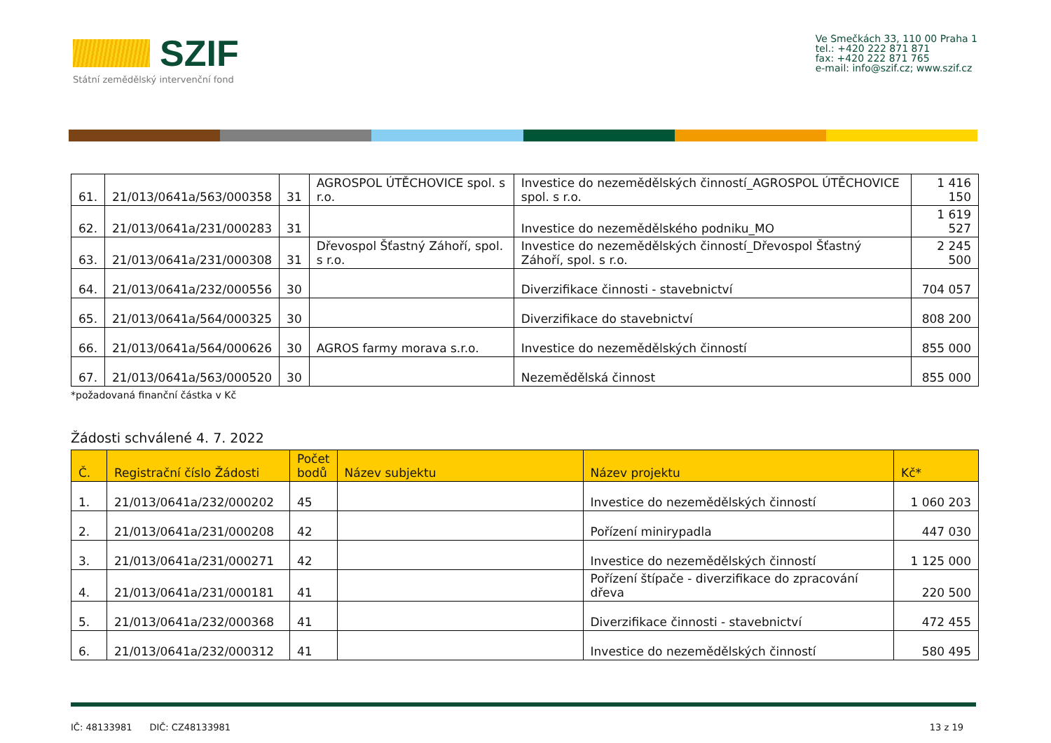SZIF
Státní zemědělský intervenční fond
Ve Smečkách 33, 110 00 Praha 1
tel.: +420 222 871 871
fax: +420 222 871 765
e-mail: info@szif.cz; www.szif.cz
| 61. | 21/013/0641a/563/000358 | 31 | AGROSPOL ÚTĚCHOVICE spol. s r.o. | Investice do nezemědělských činností_AGROSPOL ÚTĚCHOVICE spol. s r.o. | 1 416 150 |
| 62. | 21/013/0641a/231/000283 | 31 | | Investice do nezemědělského podniku_MO | 1 619 527 |
| 63. | 21/013/0641a/231/000308 | 31 | Dřevospol Šťastný Záhoří, spol. s r.o. | Investice do nezemědělských činností_Dřevospol Šťastný Záhoří, spol. s r.o. | 2 245 500 |
| 64. | 21/013/0641a/232/000556 | 30 | | Diverzifikace činnosti - stavebnictví | 704 057 |
| 65. | 21/013/0641a/564/000325 | 30 | | Diverzifikace do stavebnictví | 808 200 |
| 66. | 21/013/0641a/564/000626 | 30 | AGROS farmy morava s.r.o. | Investice do nezemědělských činností | 855 000 |
| 67. | 21/013/0641a/563/000520 | 30 | | Nezemědělská činnost | 855 000 |
*požadovaná finanční částka v Kč
Žádosti schválené 4. 7. 2022
| Č. | Registrační číslo Žádosti | Počet bodů | Název subjektu | Název projektu | Kč* |
| --- | --- | --- | --- | --- | --- |
| 1. | 21/013/0641a/232/000202 | 45 | | Investice do nezemědělských činností | 1 060 203 |
| 2. | 21/013/0641a/231/000208 | 42 | | Pořízení minirypadla | 447 030 |
| 3. | 21/013/0641a/231/000271 | 42 | | Investice do nezemědělských činností | 1 125 000 |
| 4. | 21/013/0641a/231/000181 | 41 | | Pořízení štípače - diverzifikace do zpracování dřeva | 220 500 |
| 5. | 21/013/0641a/232/000368 | 41 | | Diverzifikace činnosti - stavebnictví | 472 455 |
| 6. | 21/013/0641a/232/000312 | 41 | | Investice do nezemědělských činností | 580 495 |
IČ: 48133981 DIČ: CZ48133981 13 z 19